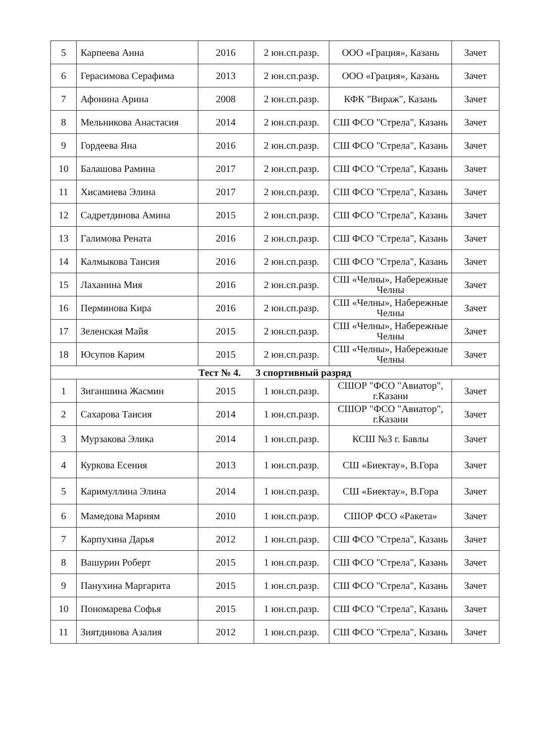| 5 | Карпеева Анна | 2016 | 2 юн.сп.разр. | ООО «Грация», Казань | Зачет |
| 6 | Герасимова Серафима | 2013 | 2 юн.сп.разр. | ООО «Грация», Казань | Зачет |
| 7 | Афонина Арина | 2008 | 2 юн.сп.разр. | КФК "Вираж", Казань | Зачет |
| 8 | Мельникова Анастасия | 2014 | 2 юн.сп.разр. | СШ ФСО "Стрела", Казань | Зачет |
| 9 | Гордеева Яна | 2016 | 2 юн.сп.разр. | СШ ФСО "Стрела", Казань | Зачет |
| 10 | Балашова Рамина | 2017 | 2 юн.сп.разр. | СШ ФСО "Стрела", Казань | Зачет |
| 11 | Хисамиева Элина | 2017 | 2 юн.сп.разр. | СШ ФСО "Стрела", Казань | Зачет |
| 12 | Садретдинова Амина | 2015 | 2 юн.сп.разр. | СШ ФСО "Стрела", Казань | Зачет |
| 13 | Галимова Рената | 2016 | 2 юн.сп.разр. | СШ ФСО "Стрела", Казань | Зачет |
| 14 | Калмыкова Таисия | 2016 | 2 юн.сп.разр. | СШ ФСО "Стрела", Казань | Зачет |
| 15 | Лаханина Мия | 2016 | 2 юн.сп.разр. | СШ «Челны», Набережные Челны | Зачет |
| 16 | Перминова Кира | 2016 | 2 юн.сп.разр. | СШ «Челны», Набережные Челны | Зачет |
| 17 | Зеленская Майя | 2015 | 2 юн.сп.разр. | СШ «Челны», Набережные Челны | Зачет |
| 18 | Юсупов Карим | 2015 | 2 юн.сп.разр. | СШ «Челны», Набережные Челны | Зачет |
| Тест № 4. 3 спортивный разряд | | | | | |
| 1 | Зиганшина Жасмин | 2015 | 1 юн.сп.разр. | СШОР "ФСО "Авиатор", г.Казани | Зачет |
| 2 | Сахарова Таисия | 2014 | 1 юн.сп.разр. | СШОР "ФСО "Авиатор", г.Казани | Зачет |
| 3 | Мурзакова Элика | 2014 | 1 юн.сп.разр. | КСШ №3 г. Бавлы | Зачет |
| 4 | Куркова Есения | 2013 | 1 юн.сп.разр. | СШ «Биектау», В.Гора | Зачет |
| 5 | Каримуллина Элина | 2014 | 1 юн.сп.разр. | СШ «Биектау», В.Гора | Зачет |
| 6 | Мамедова Мариям | 2010 | 1 юн.сп.разр. | СШОР ФСО «Ракета» | Зачет |
| 7 | Карпухина Дарья | 2012 | 1 юн.сп.разр. | СШ ФСО "Стрела", Казань | Зачет |
| 8 | Вашурин Роберт | 2015 | 1 юн.сп.разр. | СШ ФСО "Стрела", Казань | Зачет |
| 9 | Панухина Маргарита | 2015 | 1 юн.сп.разр. | СШ ФСО "Стрела", Казань | Зачет |
| 10 | Пономарева Софья | 2015 | 1 юн.сп.разр. | СШ ФСО "Стрела", Казань | Зачет |
| 11 | Зиятдинова Азалия | 2012 | 1 юн.сп.разр. | СШ ФСО "Стрела", Казань | Зачет |